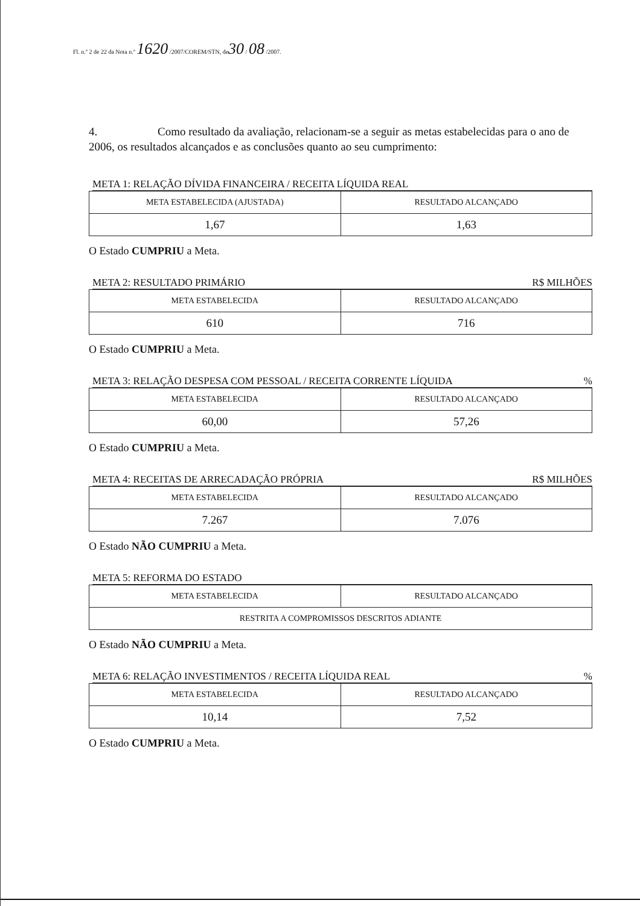Fl. n.º 2 de 22 da Nota n.º 1620 /2007/COREM/STN, de30 / 08 /2007.
4. Como resultado da avaliação, relacionam-se a seguir as metas estabelecidas para o ano de 2006, os resultados alcançados e as conclusões quanto ao seu cumprimento:
META 1: RELAÇÃO DÍVIDA FINANCEIRA / RECEITA LÍQUIDA REAL
| META ESTABELECIDA (AJUSTADA) | RESULTADO ALCANÇADO |
| --- | --- |
| 1,67 | 1,63 |
O Estado CUMPRIU a Meta.
META 2: RESULTADO PRIMÁRIO R$ MILHÕES
| META ESTABELECIDA | RESULTADO ALCANÇADO |
| --- | --- |
| 610 | 716 |
O Estado CUMPRIU a Meta.
META 3: RELAÇÃO DESPESA COM PESSOAL / RECEITA CORRENTE LÍQUIDA%
| META ESTABELECIDA | RESULTADO ALCANÇADO |
| --- | --- |
| 60,00 | 57,26 |
O Estado CUMPRIU a Meta.
META 4: RECEITAS DE ARRECADAÇÃO PRÓPRIA R$ MILHÕES
| META ESTABELECIDA | RESULTADO ALCANÇADO |
| --- | --- |
| 7.267 | 7.076 |
O Estado NÃO CUMPRIU a Meta.
META 5: REFORMA DO ESTADO
| META ESTABELECIDA | RESULTADO ALCANÇADO |
| --- | --- |
| RESTRITA A COMPROMISSOS DESCRITOS ADIANTE | |
O Estado NÃO CUMPRIU a Meta.
META 6: RELAÇÃO INVESTIMENTOS / RECEITA LÍQUIDA REAL%
| META ESTABELECIDA | RESULTADO ALCANÇADO |
| --- | --- |
| 10,14 | 7,52 |
O Estado CUMPRIU a Meta.